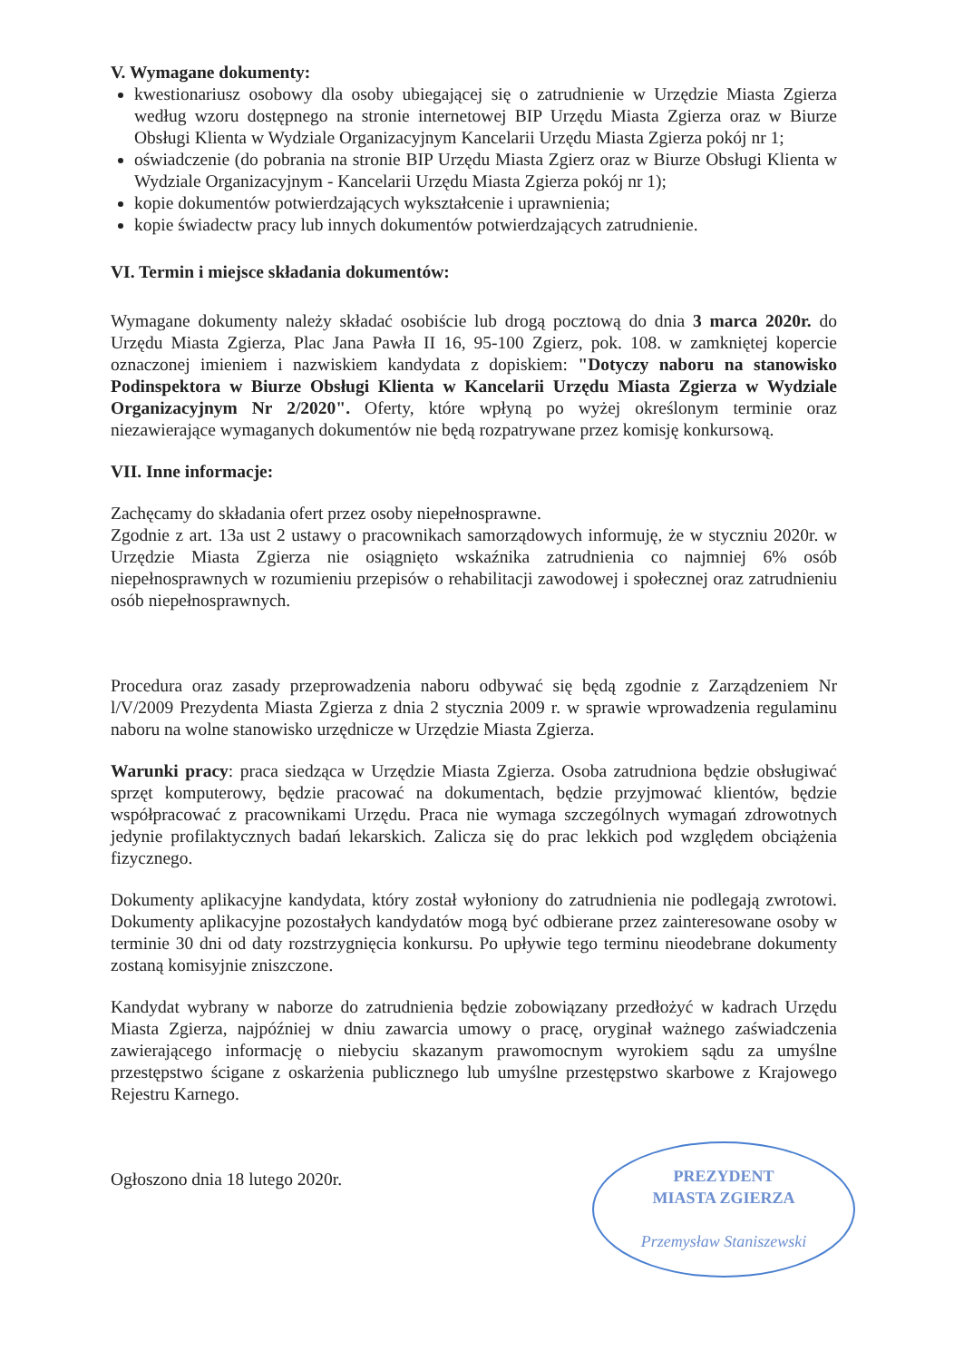V. Wymagane dokumenty:
kwestionariusz osobowy dla osoby ubiegającej się o zatrudnienie w Urzędzie Miasta Zgierza według wzoru dostępnego na stronie internetowej BIP Urzędu Miasta Zgierza oraz w Biurze Obsługi Klienta w Wydziale Organizacyjnym Kancelarii Urzędu Miasta Zgierza pokój nr 1;
oświadczenie (do pobrania na stronie BIP Urzędu Miasta Zgierz oraz w Biurze Obsługi Klienta w Wydziale Organizacyjnym - Kancelarii Urzędu Miasta Zgierza pokój nr 1);
kopie dokumentów potwierdzających wykształcenie i uprawnienia;
kopie świadectw pracy lub innych dokumentów potwierdzających zatrudnienie.
VI. Termin i miejsce składania dokumentów:
Wymagane dokumenty należy składać osobiście lub drogą pocztową do dnia 3 marca 2020r. do Urzędu Miasta Zgierza, Plac Jana Pawła II 16, 95-100 Zgierz, pok. 108. w zamkniętej kopercie oznaczonej imieniem i nazwiskiem kandydata z dopiskiem: "Dotyczy naboru na stanowisko Podinspektora w Biurze Obsługi Klienta w Kancelarii Urzędu Miasta Zgierza w Wydziale Organizacyjnym Nr 2/2020". Oferty, które wpłyną po wyżej określonym terminie oraz niezawierające wymaganych dokumentów nie będą rozpatrywane przez komisję konkursową.
VII. Inne informacje:
Zachęcamy do składania ofert przez osoby niepełnosprawne.
Zgodnie z art. 13a ust 2 ustawy o pracownikach samorządowych informuję, że w styczniu 2020r. w Urzędzie Miasta Zgierza nie osiągnięto wskaźnika zatrudnienia co najmniej 6% osób niepełnosprawnych w rozumieniu przepisów o rehabilitacji zawodowej i społecznej oraz zatrudnieniu osób niepełnosprawnych.
Procedura oraz zasady przeprowadzenia naboru odbywać się będą zgodnie z Zarządzeniem Nr l/V/2009 Prezydenta Miasta Zgierza z dnia 2 stycznia 2009 r. w sprawie wprowadzenia regulaminu naboru na wolne stanowisko urzędnicze w Urzędzie Miasta Zgierza.
Warunki pracy: praca siedząca w Urzędzie Miasta Zgierza. Osoba zatrudniona będzie obsługiwać sprzęt komputerowy, będzie pracować na dokumentach, będzie przyjmować klientów, będzie współpracować z pracownikami Urzędu. Praca nie wymaga szczególnych wymagań zdrowotnych jedynie profilaktycznych badań lekarskich. Zalicza się do prac lekkich pod względem obciążenia fizycznego.
Dokumenty aplikacyjne kandydata, który został wyłoniony do zatrudnienia nie podlegają zwrotowi. Dokumenty aplikacyjne pozostałych kandydatów mogą być odbierane przez zainteresowane osoby w terminie 30 dni od daty rozstrzygnięcia konkursu. Po upływie tego terminu nieodebrane dokumenty zostaną komisyjnie zniszczone.
Kandydat wybrany w naborze do zatrudnienia będzie zobowiązany przedłożyć w kadrach Urzędu Miasta Zgierza, najpóźniej w dniu zawarcia umowy o pracę, oryginał ważnego zaświadczenia zawierającego informację o niebyciu skazanym prawomocnym wyrokiem sądu za umyślne przestępstwo ścigane z oskarżenia publicznego lub umyślne przestępstwo skarbowe z Krajowego Rejestru Karnego.
Ogłoszono dnia 18 lutego 2020r.
PREZYDENT
MIASTA ZGIERZA
Przemysław Staniszewski